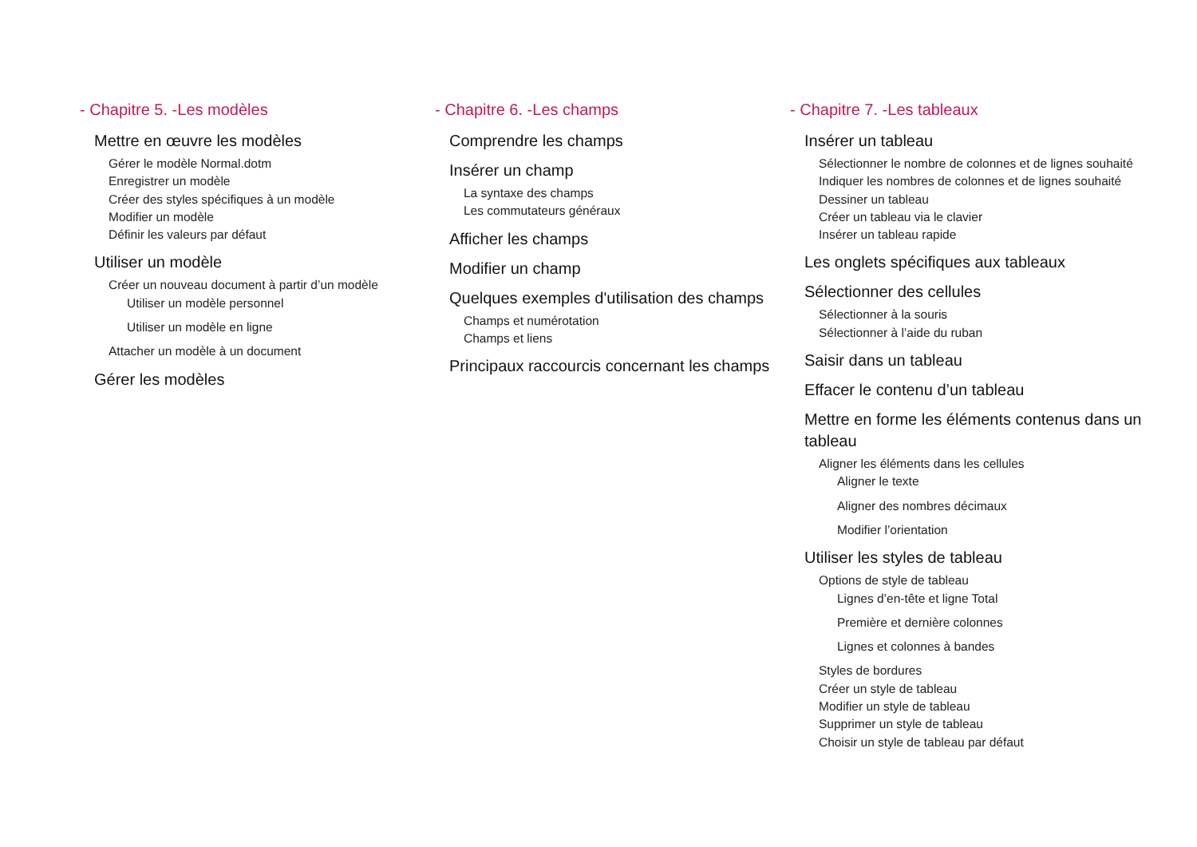- Chapitre 5. -Les modèles
Mettre en œuvre les modèles
Gérer le modèle Normal.dotm
Enregistrer un modèle
Créer des styles spécifiques à un modèle
Modifier un modèle
Définir les valeurs par défaut
Utiliser un modèle
Créer un nouveau document à partir d’un modèle
Utiliser un modèle personnel
Utiliser un modèle en ligne
Attacher un modèle à un document
Gérer les modèles
- Chapitre 6. -Les champs
Comprendre les champs
Insérer un champ
La syntaxe des champs
Les commutateurs généraux
Afficher les champs
Modifier un champ
Quelques exemples d'utilisation des champs
Champs et numérotation
Champs et liens
Principaux raccourcis concernant les champs
- Chapitre 7. -Les tableaux
Insérer un tableau
Sélectionner le nombre de colonnes et de lignes souhaité
Indiquer les nombres de colonnes et de lignes souhaité
Dessiner un tableau
Créer un tableau via le clavier
Insérer un tableau rapide
Les onglets spécifiques aux tableaux
Sélectionner des cellules
Sélectionner à la souris
Sélectionner à l’aide du ruban
Saisir dans un tableau
Effacer le contenu d’un tableau
Mettre en forme les éléments contenus dans un tableau
Aligner les éléments dans les cellules
Aligner le texte
Aligner des nombres décimaux
Modifier l’orientation
Utiliser les styles de tableau
Options de style de tableau
Lignes d’en-tête et ligne Total
Première et dernière colonnes
Lignes et colonnes à bandes
Styles de bordures
Créer un style de tableau
Modifier un style de tableau
Supprimer un style de tableau
Choisir un style de tableau par défaut